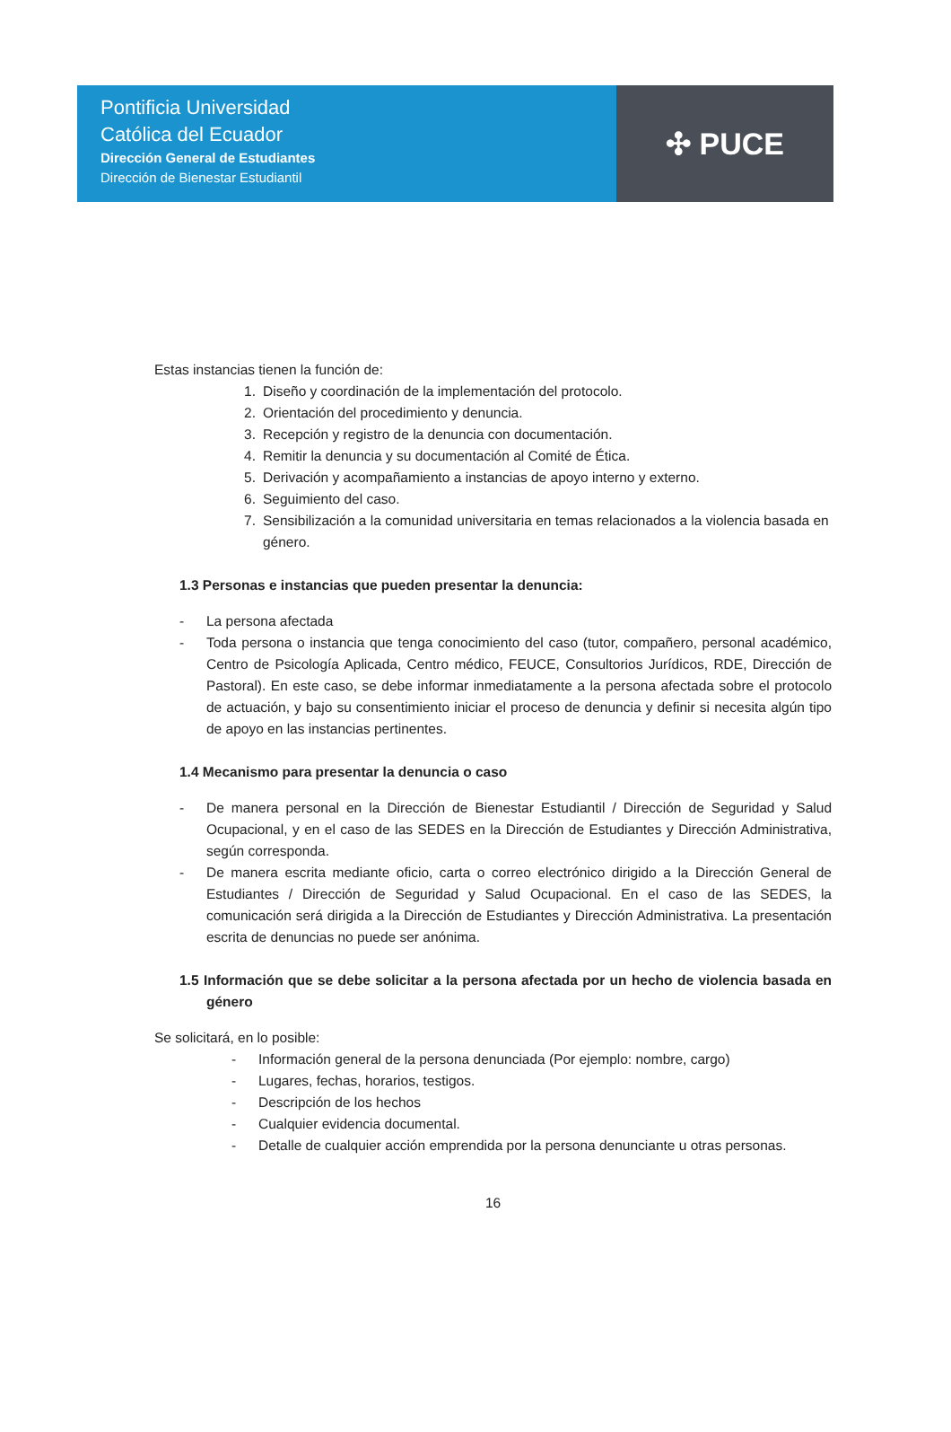Pontificia Universidad
Católica del Ecuador
Dirección General de Estudiantes
Dirección de Bienestar Estudiantil
✣ PUCE
Estas instancias tienen la función de:
1. Diseño y coordinación de la implementación del protocolo.
2. Orientación del procedimiento y denuncia.
3. Recepción y registro de la denuncia con documentación.
4. Remitir la denuncia y su documentación al Comité de Ética.
5. Derivación y acompañamiento a instancias de apoyo interno y externo.
6. Seguimiento del caso.
7. Sensibilización a la comunidad universitaria en temas relacionados a la violencia basada en género.
1.3 Personas e instancias que pueden presentar la denuncia:
- La persona afectada
- Toda persona o instancia que tenga conocimiento del caso (tutor, compañero, personal académico, Centro de Psicología Aplicada, Centro médico, FEUCE, Consultorios Jurídicos, RDE, Dirección de Pastoral). En este caso, se debe informar inmediatamente a la persona afectada sobre el protocolo de actuación, y bajo su consentimiento iniciar el proceso de denuncia y definir si necesita algún tipo de apoyo en las instancias pertinentes.
1.4 Mecanismo para presentar la denuncia o caso
- De manera personal en la Dirección de Bienestar Estudiantil / Dirección de Seguridad y Salud Ocupacional, y en el caso de las SEDES en la Dirección de Estudiantes y Dirección Administrativa, según corresponda.
- De manera escrita mediante oficio, carta o correo electrónico dirigido a la Dirección General de Estudiantes / Dirección de Seguridad y Salud Ocupacional. En el caso de las SEDES, la comunicación será dirigida a la Dirección de Estudiantes y Dirección Administrativa. La presentación escrita de denuncias no puede ser anónima.
1.5 Información que se debe solicitar a la persona afectada por un hecho de violencia basada en género
Se solicitará, en lo posible:
- Información general de la persona denunciada (Por ejemplo: nombre, cargo)
- Lugares, fechas, horarios, testigos.
- Descripción de los hechos
- Cualquier evidencia documental.
- Detalle de cualquier acción emprendida por la persona denunciante u otras personas.
16